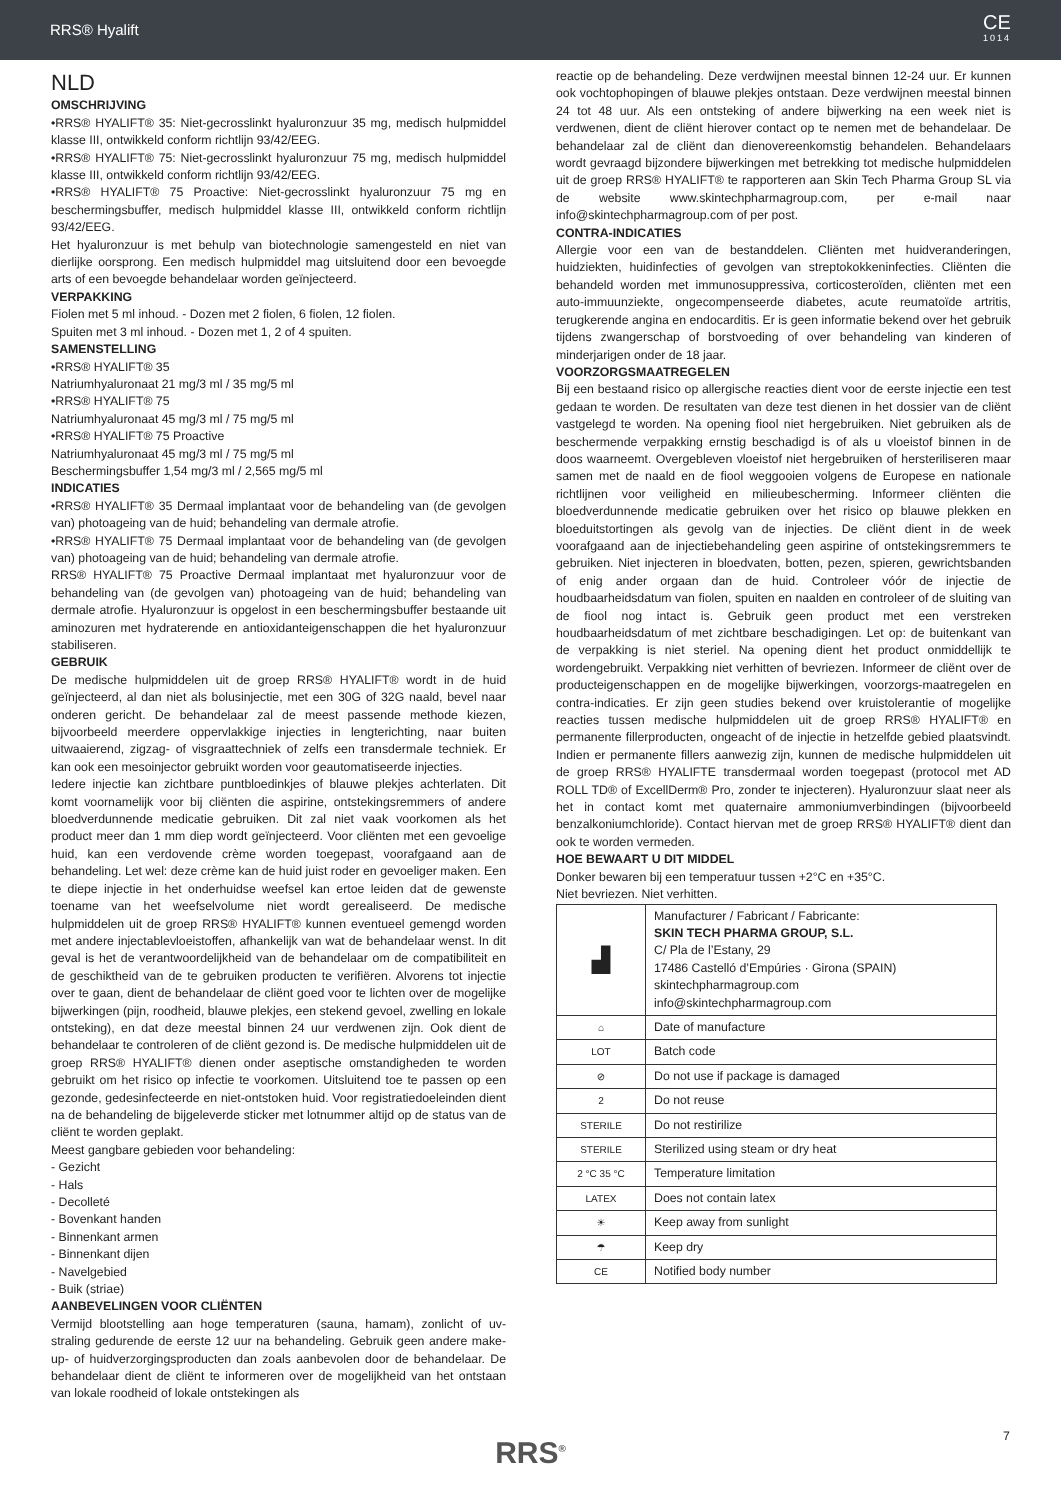RRS® Hyalift CE
1014
NLD
OMSCHRIJVING
•RRS® HYALIFT® 35: Niet-gecrosslinkt hyaluronzuur 35 mg, medisch hulpmiddel klasse III, ontwikkeld conform richtlijn 93/42/EEG.
•RRS® HYALIFT® 75: Niet-gecrosslinkt hyaluronzuur 75 mg, medisch hulpmiddel klasse III, ontwikkeld conform richtlijn 93/42/EEG.
•RRS® HYALIFT® 75 Proactive: Niet-gecrosslinkt hyaluronzuur 75 mg en beschermingsbuffer, medisch hulpmiddel klasse III, ontwikkeld conform richtlijn 93/42/EEG.
Het hyaluronzuur is met behulp van biotechnologie samengesteld en niet van dierlijke oorsprong. Een medisch hulpmiddel mag uitsluitend door een bevoegde arts of een bevoegde behandelaar worden geïnjecteerd.
VERPAKKING
Fiolen met 5 ml inhoud. - Dozen met 2 fiolen, 6 fiolen, 12 fiolen.
Spuiten met 3 ml inhoud. - Dozen met 1, 2 of 4 spuiten.
SAMENSTELLING
•RRS® HYALIFT® 35
Natriumhyaluronaat 21 mg/3 ml / 35 mg/5 ml
•RRS® HYALIFT® 75
Natriumhyaluronaat 45 mg/3 ml / 75 mg/5 ml
•RRS® HYALIFT® 75 Proactive
Natriumhyaluronaat 45 mg/3 ml / 75 mg/5 ml
Beschermingsbuffer 1,54 mg/3 ml / 2,565 mg/5 ml
INDICATIES
•RRS® HYALIFT® 35 Dermaal implantaat voor de behandeling van (de gevolgen van) photoageing van de huid; behandeling van dermale atrofie.
•RRS® HYALIFT® 75 Dermaal implantaat voor de behandeling van (de gevolgen van) photoageing van de huid; behandeling van dermale atrofie.
RRS® HYALIFT® 75 Proactive Dermaal implantaat met hyaluronzuur voor de behandeling van (de gevolgen van) photoageing van de huid; behandeling van dermale atrofie. Hyaluronzuur is opgelost in een beschermingsbuffer bestaande uit aminozuren met hydraterende en antioxidanteigenschappen die het hyaluronzuur stabiliseren.
GEBRUIK
De medische hulpmiddelen uit de groep RRS® HYALIFT® wordt in de huid geïnjecteerd, al dan niet als bolusinjectie, met een 30G of 32G naald, bevel naar onderen gericht. De behandelaar zal de meest passende methode kiezen, bijvoorbeeld meerdere oppervlakkige injecties in lengterichting, naar buiten uitwaaierend, zigzag- of visgraattechniek of zelfs een transdermale techniek. Er kan ook een mesoinjector gebruikt worden voor geautomatiseerde injecties.
Iedere injectie kan zichtbare puntbloedinkjes of blauwe plekjes achterlaten. Dit komt voornamelijk voor bij cliënten die aspirine, ontstekingsremmers of andere bloedverdunnende medicatie gebruiken. Dit zal niet vaak voorkomen als het product meer dan 1 mm diep wordt geïnjecteerd. Voor cliënten met een gevoelige huid, kan een verdovende crème worden toegepast, voorafgaand aan de behandeling. Let wel: deze crème kan de huid juist roder en gevoeliger maken. Een te diepe injectie in het onderhuidse weefsel kan ertoe leiden dat de gewenste toename van het weefselvolume niet wordt gerealiseerd. De medische hulpmiddelen uit de groep RRS® HYALIFT® kunnen eventueel gemengd worden met andere injectablevloeistoffen, afhankelijk van wat de behandelaar wenst. In dit geval is het de verantwoordelijkheid van de behandelaar om de compatibiliteit en de geschiktheid van de te gebruiken producten te verifiëren. Alvorens tot injectie over te gaan, dient de behandelaar de cliënt goed voor te lichten over de mogelijke bijwerkingen (pijn, roodheid, blauwe plekjes, een stekend gevoel, zwelling en lokale ontsteking), en dat deze meestal binnen 24 uur verdwenen zijn. Ook dient de behandelaar te controleren of de cliënt gezond is. De medische hulpmiddelen uit de groep RRS® HYALIFT® dienen onder aseptische omstandigheden te worden gebruikt om het risico op infectie te voorkomen. Uitsluitend toe te passen op een gezonde, gedesinfecteerde en niet-ontstoken huid. Voor registratiedoeleinden dient na de behandeling de bijgeleverde sticker met lotnummer altijd op de status van de cliënt te worden geplakt.
Meest gangbare gebieden voor behandeling:
- Gezicht
- Hals
- Decolleté
- Bovenkant handen
- Binnenkant armen
- Binnenkant dijen
- Navelgebied
- Buik (striae)
AANBEVELINGEN VOOR CLIËNTEN
Vermijd blootstelling aan hoge temperaturen (sauna, hamam), zonlicht of uv-straling gedurende de eerste 12 uur na behandeling. Gebruik geen andere make-up- of huidverzorgingsproducten dan zoals aanbevolen door de behandelaar. De behandelaar dient de cliënt te informeren over de mogelijkheid van het ontstaan van lokale roodheid of lokale ontstekingen als
reactie op de behandeling. Deze verdwijnen meestal binnen 12-24 uur. Er kunnen ook vochtophopingen of blauwe plekjes ontstaan. Deze verdwijnen meestal binnen 24 tot 48 uur. Als een ontsteking of andere bijwerking na een week niet is verdwenen, dient de cliënt hierover contact op te nemen met de behandelaar. De behandelaar zal de cliënt dan dienovereenkomstig behandelen. Behandelaars wordt gevraagd bijzondere bijwerkingen met betrekking tot medische hulpmiddelen uit de groep RRS® HYALIFT® te rapporteren aan Skin Tech Pharma Group SL via de website www.skintechpharmagroup.com, per e-mail naar info@skintechpharmagroup.com of per post.
CONTRA-INDICATIES
Allergie voor een van de bestanddelen. Cliënten met huidveranderingen, huidziekten, huidinfecties of gevolgen van streptokokkeninfecties. Cliënten die behandeld worden met immunosuppressiva, corticosteroïden, cliënten met een auto-immuunziekte, ongecompenseerde diabetes, acute reumatoïde artritis, terugkerende angina en endocarditis. Er is geen informatie bekend over het gebruik tijdens zwangerschap of borstvoeding of over behandeling van kinderen of minderjarigen onder de 18 jaar.
VOORZORGSMAATREGELEN
Bij een bestaand risico op allergische reacties dient voor de eerste injectie een test gedaan te worden. De resultaten van deze test dienen in het dossier van de cliënt vastgelegd te worden. Na opening fiool niet hergebruiken. Niet gebruiken als de beschermende verpakking ernstig beschadigd is of als u vloeistof binnen in de doos waarneemt. Overgebleven vloeistof niet hergebruiken of hersteriliseren maar samen met de naald en de fiool weggooien volgens de Europese en nationale richtlijnen voor veiligheid en milieubescherming. Informeer cliënten die bloedverdunnende medicatie gebruiken over het risico op blauwe plekken en bloeduitstortingen als gevolg van de injecties. De cliënt dient in de week voorafgaand aan de injectiebehandeling geen aspirine of ontstekingsremmers te gebruiken. Niet injecteren in bloedvaten, botten, pezen, spieren, gewrichtsbanden of enig ander orgaan dan de huid. Controleer vóór de injectie de houdbaarheidsdatum van fiolen, spuiten en naalden en controleer of de sluiting van de fiool nog intact is. Gebruik geen product met een verstreken houdbaarheidsdatum of met zichtbare beschadigingen. Let op: de buitenkant van de verpakking is niet steriel. Na opening dient het product onmiddellijk te wordengebruikt. Verpakking niet verhitten of bevriezen. Informeer de cliënt over de producteigenschappen en de mogelijke bijwerkingen, voorzorgs-maatregelen en contra-indicaties. Er zijn geen studies bekend over kruistolerantie of mogelijke reacties tussen medische hulpmiddelen uit de groep RRS® HYALIFT® en permanente fillerproducten, ongeacht of de injectie in hetzelfde gebied plaatsvindt. Indien er permanente fillers aanwezig zijn, kunnen de medische hulpmiddelen uit de groep RRS® HYALIFTE transdermaal worden toegepast (protocol met AD ROLL TD® of ExcellDerm® Pro, zonder te injecteren). Hyaluronzuur slaat neer als het in contact komt met quaternaire ammoniumverbindingen (bijvoorbeeld benzalkoniumchloride). Contact hiervan met de groep RRS® HYALIFT® dient dan ook te worden vermeden.
HOE BEWAART U DIT MIDDEL
Donker bewaren bij een temperatuur tussen +2°C en +35°C.
Niet bevriezen. Niet verhitten.
| ▟ | Manufacturer / Fabricant / Fabricante: SKIN TECH PHARMA GROUP, S.L. C/ Pla de l’Estany, 29 17486 Castelló d’Empúries · Girona (SPAIN) skintechpharmagroup.com info@skintechpharmagroup.com |
| ⌂ | Date of manufacture |
| LOT | Batch code |
| ⊘ | Do not use if package is damaged |
| 2 | Do not reuse |
| STERILE | Do not restirilize |
| STERILE | Sterilized using steam or dry heat |
| 2 °C 35 °C | Temperature limitation |
| LATEX | Does not contain latex |
| ☀ | Keep away from sunlight |
| ☂ | Keep dry |
| CE | Notified body number |
7
RRS<sup>®</sup>